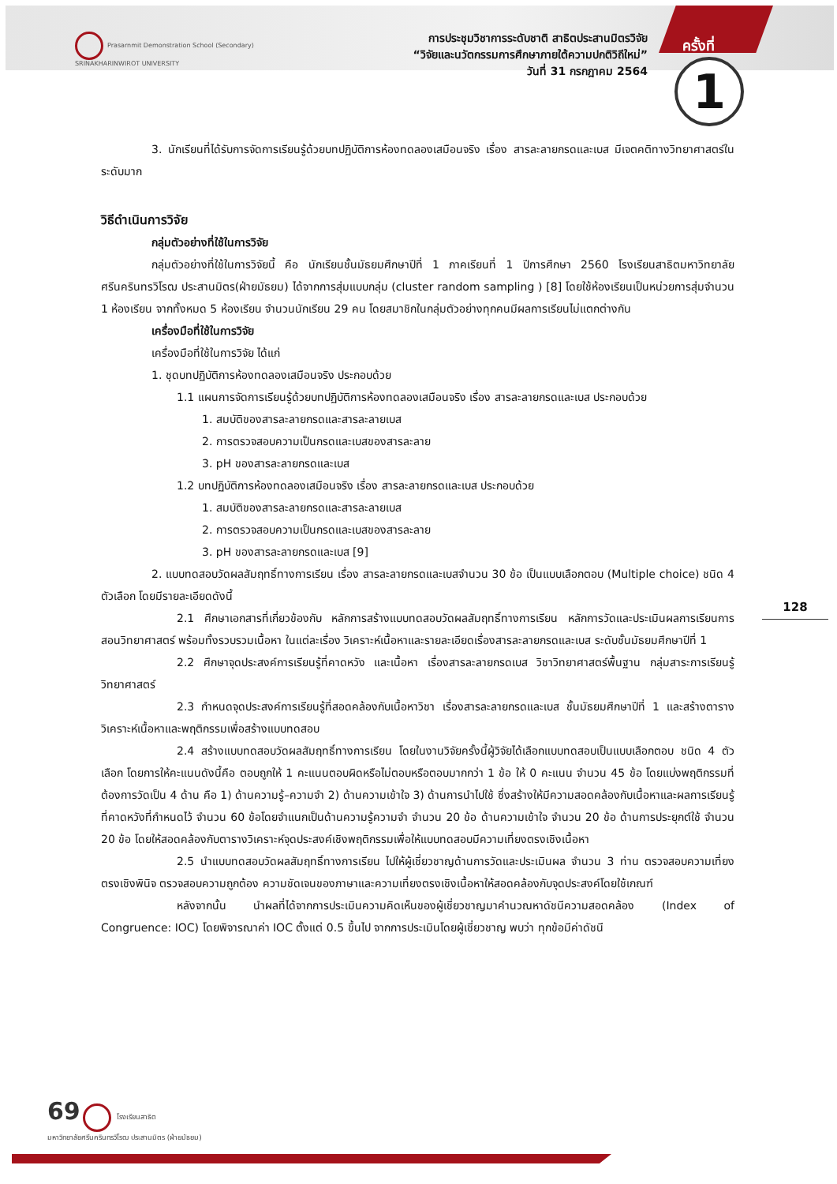Prasarnmit Demonstration School (Secondary)
SRINAKHARINWIROT UNIVERSITY
การประชุมวิชาการระดับชาติ สาธิตประสานมิตรวิจัย
“วิจัยและนวัตกรรมการศึกษาภายใต้ความปกติวิถีใหม่”
วันที่ 31 กรกฎาคม 2564
ครั้งที่
1
128
3. นักเรียนที่ได้รับการจัดการเรียนรู้ด้วยบทปฏิบัติการห้องทดลองเสมือนจริง เรื่อง สารละลายกรดและเบส มีเจตคติทางวิทยาศาสตร์ในระดับมาก
วิธีดำเนินการวิจัย
กลุ่มตัวอย่างที่ใช้ในการวิจัย
กลุ่มตัวอย่างที่ใช้ในการวิจัยนี้ คือ นักเรียนชั้นมัธยมศึกษาปีที่ 1 ภาคเรียนที่ 1 ปีการศึกษา 2560 โรงเรียนสาธิตมหาวิทยาลัยศรีนครินทรวิโรฒ ประสานมิตร(ฝ่ายมัธยม) ได้จากการสุ่มแบบกลุ่ม (cluster random sampling ) [8] โดยใช้ห้องเรียนเป็นหน่วยการสุ่มจำนวน 1 ห้องเรียน จากทั้งหมด 5 ห้องเรียน จำนวนนักเรียน 29 คน โดยสมาชิกในกลุ่มตัวอย่างทุกคนมีผลการเรียนไม่แตกต่างกัน
เครื่องมือที่ใช้ในการวิจัย
เครื่องมือที่ใช้ในการวิจัย ได้แก่
1. ชุดบทปฏิบัติการห้องทดลองเสมือนจริง ประกอบด้วย
1.1 แผนการจัดการเรียนรู้ด้วยบทปฏิบัติการห้องทดลองเสมือนจริง เรื่อง สารละลายกรดและเบส ประกอบด้วย
1. สมบัติของสารละลายกรดและสารละลายเบส
2. การตรวจสอบความเป็นกรดและเบสของสารละลาย
3. pH ของสารละลายกรดและเบส
1.2 บทปฏิบัติการห้องทดลองเสมือนจริง เรื่อง สารละลายกรดและเบส ประกอบด้วย
1. สมบัติของสารละลายกรดและสารละลายเบส
2. การตรวจสอบความเป็นกรดและเบสของสารละลาย
3. pH ของสารละลายกรดและเบส [9]
2. แบบทดสอบวัดผลสัมฤทธิ์ทางการเรียน เรื่อง สารละลายกรดและเบสจำนวน 30 ข้อ เป็นแบบเลือกตอบ (Multiple choice) ชนิด 4 ตัวเลือก โดยมีรายละเอียดดังนี้
2.1 ศึกษาเอกสารที่เกี่ยวข้องกับ หลักการสร้างแบบทดสอบวัดผลสัมฤทธิ์ทางการเรียน หลักการวัดและประเมินผลการเรียนการสอนวิทยาศาสตร์ พร้อมทั้งรวบรวมเนื้อหา ในแต่ละเรื่อง วิเคราะห์เนื้อหาและรายละเอียดเรื่องสารละลายกรดและเบส ระดับชั้นมัธยมศึกษาปีที่ 1
2.2 ศึกษาจุดประสงค์การเรียนรู้ที่คาดหวัง และเนื้อหา เรื่องสารละลายกรดเบส วิชาวิทยาศาสตร์พื้นฐาน กลุ่มสาระการเรียนรู้วิทยาศาสตร์
2.3 กำหนดจุดประสงค์การเรียนรู้ที่สอดคล้องกับเนื้อหาวิชา เรื่องสารละลายกรดและเบส ชั้นมัธยมศึกษาปีที่ 1 และสร้างตารางวิเคราะห์เนื้อหาและพฤติกรรมเพื่อสร้างแบบทดสอบ
2.4 สร้างแบบทดสอบวัดผลสัมฤทธิ์ทางการเรียน โดยในงานวิจัยครั้งนี้ผู้วิจัยได้เลือกแบบทดสอบเป็นแบบเลือกตอบ ชนิด 4 ตัวเลือก โดยการให้คะแนนดังนี้คือ ตอบถูกให้ 1 คะแนนตอบผิดหรือไม่ตอบหรือตอบมากกว่า 1 ข้อ ให้ 0 คะแนน จำนวน 45 ข้อ โดยแบ่งพฤติกรรมที่ต้องการวัดเป็น 4 ด้าน คือ 1) ด้านความรู้–ความจำ 2) ด้านความเข้าใจ 3) ด้านการนำไปใช้ ซึ่งสร้างให้มีความสอดคล้องกับเนื้อหาและผลการเรียนรู้ที่คาดหวังที่กำหนดไว้ จำนวน 60 ข้อโดยจำแนกเป็นด้านความรู้ความจำ จำนวน 20 ข้อ ด้านความเข้าใจ จำนวน 20 ข้อ ด้านการประยุกต์ใช้ จำนวน 20 ข้อ โดยให้สอดคล้องกับตารางวิเคราะห์จุดประสงค์เชิงพฤติกรรมเพื่อให้แบบทดสอบมีความเที่ยงตรงเชิงเนื้อหา
2.5 นำแบบทดสอบวัดผลสัมฤทธิ์ทางการเรียน ไปให้ผู้เชี่ยวชาญด้านการวัดและประเมินผล จำนวน 3 ท่าน ตรวจสอบความเที่ยงตรงเชิงพินิจ ตรวจสอบความถูกต้อง ความชัดเจนของภาษาและความเที่ยงตรงเชิงเนื้อหาให้สอดคล้องกับจุดประสงค์โดยใช้เกณฑ์
หลังจากนั้น นำผลที่ได้จากการประเมินความคิดเห็นของผู้เชี่ยวชาญมาคำนวณหาดัชนีความสอดคล้อง (Index of Congruence: IOC) โดยพิจารณาค่า IOC ตั้งแต่ 0.5 ขึ้นไป จากการประเมินโดยผู้เชี่ยวชาญ พบว่า ทุกข้อมีค่าดัชนี
69 โรงเรียนสาธิต
มหาวิทยาลัยศรีนครินทรวิโรฒ ประสานมิตร (ฝ่ายมัธยม)